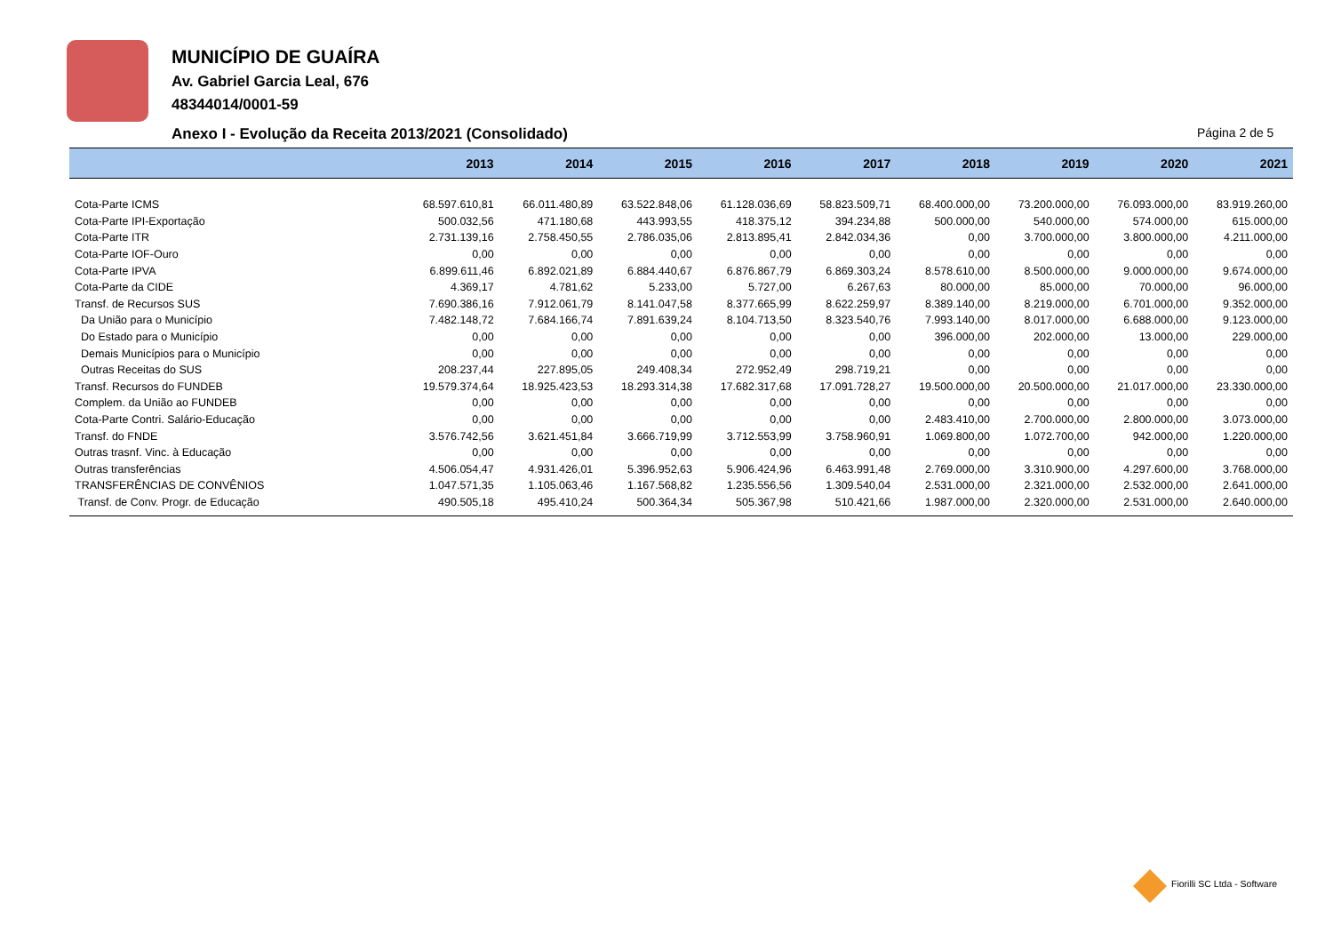MUNICÍPIO DE GUAÍRA
Av. Gabriel Garcia Leal, 676
48344014/0001-59
Anexo I - Evolução da Receita 2013/2021 (Consolidado)
Página 2 de 5
| | 2013 | 2014 | 2015 | 2016 | 2017 | 2018 | 2019 | 2020 | 2021 |
| --- | --- | --- | --- | --- | --- | --- | --- | --- | --- |
| Cota-Parte ICMS | 68.597.610,81 | 66.011.480,89 | 63.522.848,06 | 61.128.036,69 | 58.823.509,71 | 68.400.000,00 | 73.200.000,00 | 76.093.000,00 | 83.919.260,00 |
| Cota-Parte IPI-Exportação | 500.032,56 | 471.180,68 | 443.993,55 | 418.375,12 | 394.234,88 | 500.000,00 | 540.000,00 | 574.000,00 | 615.000,00 |
| Cota-Parte ITR | 2.731.139,16 | 2.758.450,55 | 2.786.035,06 | 2.813.895,41 | 2.842.034,36 | 0,00 | 3.700.000,00 | 3.800.000,00 | 4.211.000,00 |
| Cota-Parte IOF-Ouro | 0,00 | 0,00 | 0,00 | 0,00 | 0,00 | 0,00 | 0,00 | 0,00 | 0,00 |
| Cota-Parte IPVA | 6.899.611,46 | 6.892.021,89 | 6.884.440,67 | 6.876.867,79 | 6.869.303,24 | 8.578.610,00 | 8.500.000,00 | 9.000.000,00 | 9.674.000,00 |
| Cota-Parte da CIDE | 4.369,17 | 4.781,62 | 5.233,00 | 5.727,00 | 6.267,63 | 80.000,00 | 85.000,00 | 70.000,00 | 96.000,00 |
| Transf. de Recursos SUS | 7.690.386,16 | 7.912.061,79 | 8.141.047,58 | 8.377.665,99 | 8.622.259,97 | 8.389.140,00 | 8.219.000,00 | 6.701.000,00 | 9.352.000,00 |
| Da União para o Município | 7.482.148,72 | 7.684.166,74 | 7.891.639,24 | 8.104.713,50 | 8.323.540,76 | 7.993.140,00 | 8.017.000,00 | 6.688.000,00 | 9.123.000,00 |
| Do Estado para o Município | 0,00 | 0,00 | 0,00 | 0,00 | 0,00 | 396.000,00 | 202.000,00 | 13.000,00 | 229.000,00 |
| Demais Municípios para o Município | 0,00 | 0,00 | 0,00 | 0,00 | 0,00 | 0,00 | 0,00 | 0,00 | 0,00 |
| Outras Receitas do SUS | 208.237,44 | 227.895,05 | 249.408,34 | 272.952,49 | 298.719,21 | 0,00 | 0,00 | 0,00 | 0,00 |
| Transf. Recursos do FUNDEB | 19.579.374,64 | 18.925.423,53 | 18.293.314,38 | 17.682.317,68 | 17.091.728,27 | 19.500.000,00 | 20.500.000,00 | 21.017.000,00 | 23.330.000,00 |
| Complem. da União ao FUNDEB | 0,00 | 0,00 | 0,00 | 0,00 | 0,00 | 0,00 | 0,00 | 0,00 | 0,00 |
| Cota-Parte Contri. Salário-Educação | 0,00 | 0,00 | 0,00 | 0,00 | 0,00 | 2.483.410,00 | 2.700.000,00 | 2.800.000,00 | 3.073.000,00 |
| Transf. do FNDE | 3.576.742,56 | 3.621.451,84 | 3.666.719,99 | 3.712.553,99 | 3.758.960,91 | 1.069.800,00 | 1.072.700,00 | 942.000,00 | 1.220.000,00 |
| Outras trasnf. Vinc. à Educação | 0,00 | 0,00 | 0,00 | 0,00 | 0,00 | 0,00 | 0,00 | 0,00 | 0,00 |
| Outras transferências | 4.506.054,47 | 4.931.426,01 | 5.396.952,63 | 5.906.424,96 | 6.463.991,48 | 2.769.000,00 | 3.310.900,00 | 4.297.600,00 | 3.768.000,00 |
| TRANSFERÊNCIAS DE CONVÊNIOS | 1.047.571,35 | 1.105.063,46 | 1.167.568,82 | 1.235.556,56 | 1.309.540,04 | 2.531.000,00 | 2.321.000,00 | 2.532.000,00 | 2.641.000,00 |
| Transf. de Conv. Progr. de Educação | 490.505,18 | 495.410,24 | 500.364,34 | 505.367,98 | 510.421,66 | 1.987.000,00 | 2.320.000,00 | 2.531.000,00 | 2.640.000,00 |
Fiorilli SC Ltda - Software